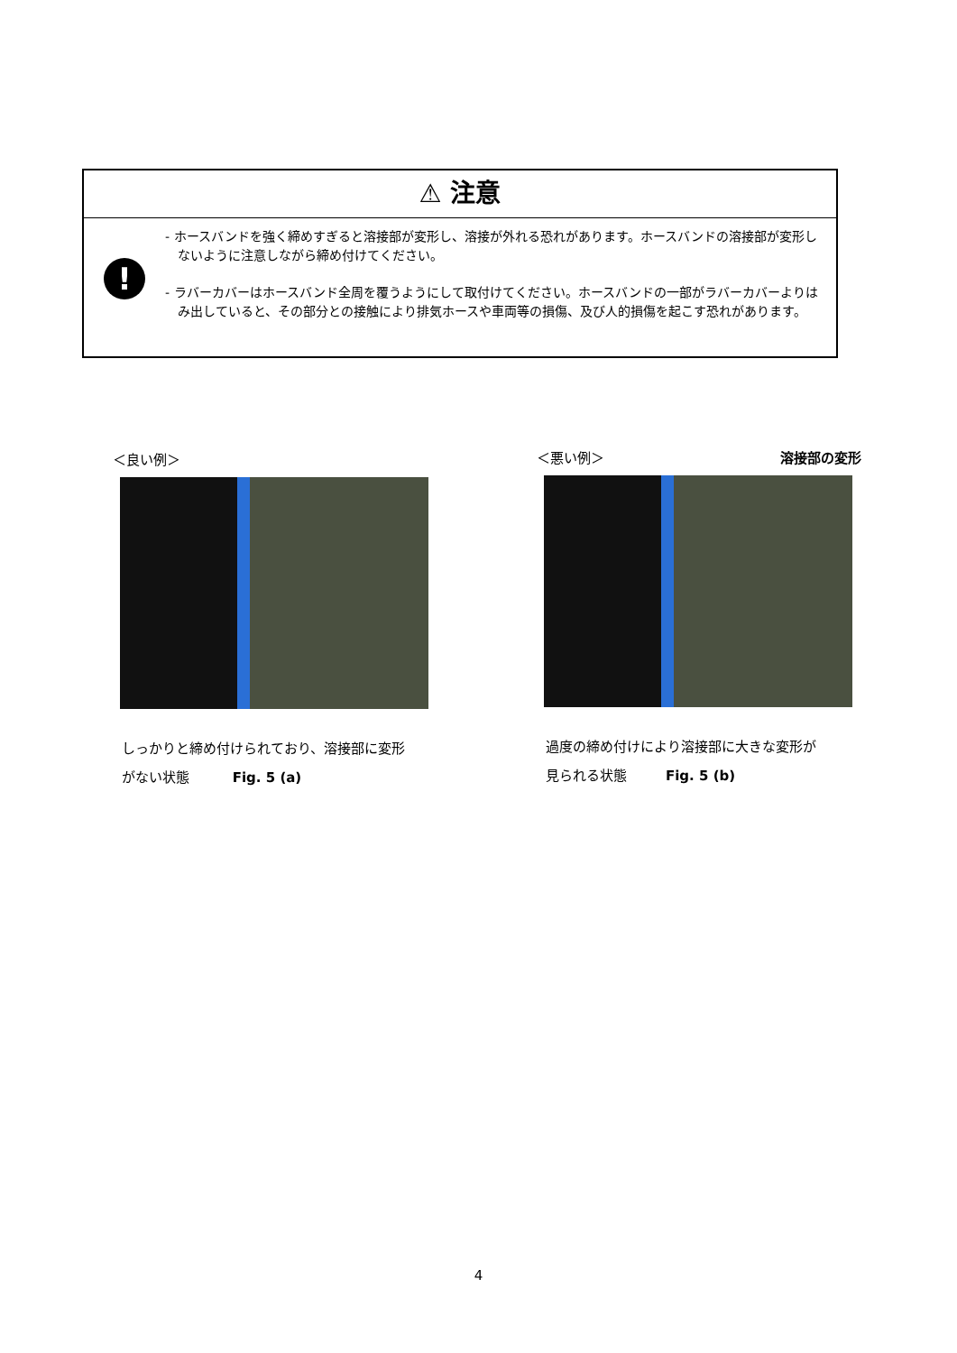⚠ 注意
!
- ホースバンドを強く締めすぎると溶接部が変形し、溶接が外れる恐れがあります。ホースバンドの溶接部が変形しないように注意しながら締め付けてください。
- ラバーカバーはホースバンド全周を覆うようにして取付けてください。ホースバンドの一部がラバーカバーよりはみ出していると、その部分との接触により排気ホースや車両等の損傷、及び人的損傷を起こす恐れがあります。
＜良い例＞
しっかりと締め付けられており、溶接部に変形
がない状態 Fig. 5 (a)
＜悪い例＞ 溶接部の変形
過度の締め付けにより溶接部に大きな変形が
見られる状態 Fig. 5 (b)
4